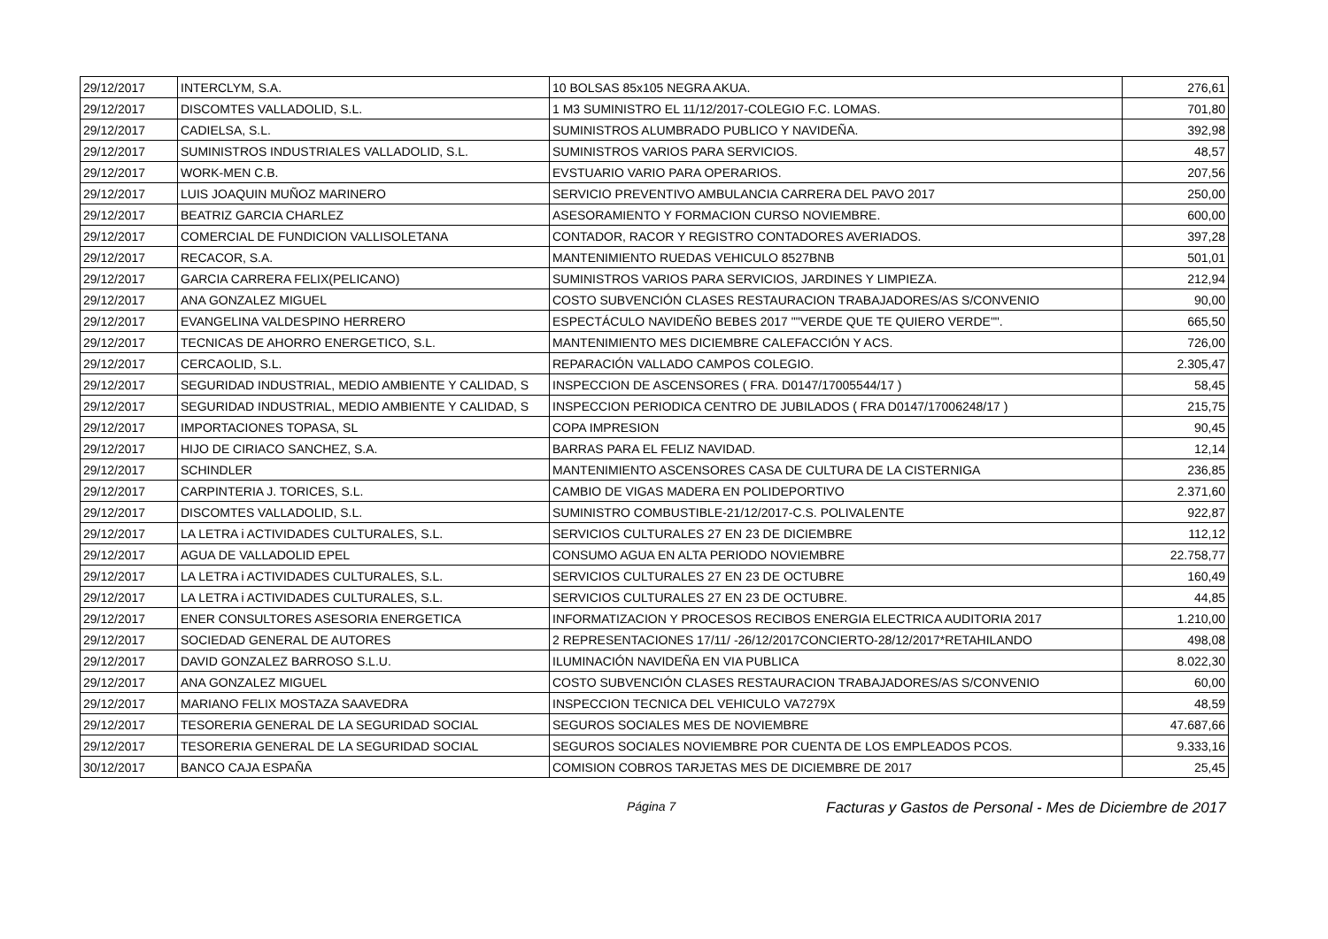| 29/12/2017 | INTERCLYM, S.A. | 10 BOLSAS 85x105 NEGRA AKUA. | 276,61 |
| 29/12/2017 | DISCOMTES VALLADOLID, S.L. | 1 M3 SUMINISTRO EL 11/12/2017-COLEGIO F.C. LOMAS. | 701,80 |
| 29/12/2017 | CADIELSA, S.L. | SUMINISTROS ALUMBRADO PUBLICO Y NAVIDEÑA. | 392,98 |
| 29/12/2017 | SUMINISTROS INDUSTRIALES VALLADOLID, S.L. | SUMINISTROS VARIOS PARA SERVICIOS. | 48,57 |
| 29/12/2017 | WORK-MEN C.B. | EVSTUARIO VARIO PARA OPERARIOS. | 207,56 |
| 29/12/2017 | LUIS JOAQUIN MUÑOZ MARINERO | SERVICIO PREVENTIVO AMBULANCIA CARRERA DEL PAVO 2017 | 250,00 |
| 29/12/2017 | BEATRIZ GARCIA CHARLEZ | ASESORAMIENTO Y FORMACION CURSO NOVIEMBRE. | 600,00 |
| 29/12/2017 | COMERCIAL DE FUNDICION VALLISOLETANA | CONTADOR, RACOR Y REGISTRO CONTADORES AVERIADOS. | 397,28 |
| 29/12/2017 | RECACOR, S.A. | MANTENIMIENTO RUEDAS VEHICULO 8527BNB | 501,01 |
| 29/12/2017 | GARCIA CARRERA FELIX(PELICANO) | SUMINISTROS VARIOS PARA SERVICIOS, JARDINES Y LIMPIEZA. | 212,94 |
| 29/12/2017 | ANA GONZALEZ MIGUEL | COSTO SUBVENCIÓN CLASES RESTAURACION TRABAJADORES/AS S/CONVENIO | 90,00 |
| 29/12/2017 | EVANGELINA VALDESPINO HERRERO | ESPECTÁCULO NAVIDEÑO BEBES 2017 ""VERDE QUE TE QUIERO VERDE"". | 665,50 |
| 29/12/2017 | TECNICAS DE AHORRO ENERGETICO, S.L. | MANTENIMIENTO MES DICIEMBRE CALEFACCIÓN Y ACS. | 726,00 |
| 29/12/2017 | CERCAOLID, S.L. | REPARACIÓN VALLADO CAMPOS COLEGIO. | 2.305,47 |
| 29/12/2017 | SEGURIDAD INDUSTRIAL, MEDIO AMBIENTE Y CALIDAD, S | INSPECCION DE ASCENSORES ( FRA. D0147/17005544/17 ) | 58,45 |
| 29/12/2017 | SEGURIDAD INDUSTRIAL, MEDIO AMBIENTE Y CALIDAD, S | INSPECCION PERIODICA CENTRO DE JUBILADOS ( FRA D0147/17006248/17 ) | 215,75 |
| 29/12/2017 | IMPORTACIONES TOPASA, SL | COPA IMPRESION | 90,45 |
| 29/12/2017 | HIJO DE CIRIACO SANCHEZ, S.A. | BARRAS PARA EL FELIZ NAVIDAD. | 12,14 |
| 29/12/2017 | SCHINDLER | MANTENIMIENTO ASCENSORES CASA DE CULTURA DE LA CISTERNIGA | 236,85 |
| 29/12/2017 | CARPINTERIA J. TORICES, S.L. | CAMBIO DE VIGAS MADERA EN POLIDEPORTIVO | 2.371,60 |
| 29/12/2017 | DISCOMTES VALLADOLID, S.L. | SUMINISTRO COMBUSTIBLE-21/12/2017-C.S. POLIVALENTE | 922,87 |
| 29/12/2017 | LA LETRA i ACTIVIDADES CULTURALES, S.L. | SERVICIOS CULTURALES 27 EN 23 DE DICIEMBRE | 112,12 |
| 29/12/2017 | AGUA DE VALLADOLID EPEL | CONSUMO AGUA EN ALTA PERIODO NOVIEMBRE | 22.758,77 |
| 29/12/2017 | LA LETRA i ACTIVIDADES CULTURALES, S.L. | SERVICIOS CULTURALES 27 EN 23 DE OCTUBRE | 160,49 |
| 29/12/2017 | LA LETRA i ACTIVIDADES CULTURALES, S.L. | SERVICIOS CULTURALES 27 EN 23 DE OCTUBRE. | 44,85 |
| 29/12/2017 | ENER CONSULTORES ASESORIA ENERGETICA | INFORMATIZACION Y PROCESOS RECIBOS ENERGIA ELECTRICA AUDITORIA 2017 | 1.210,00 |
| 29/12/2017 | SOCIEDAD GENERAL DE AUTORES | 2 REPRESENTACIONES 17/11/ -26/12/2017CONCIERTO-28/12/2017*RETAHILANDO | 498,08 |
| 29/12/2017 | DAVID GONZALEZ BARROSO S.L.U. | ILUMINACIÓN NAVIDEÑA EN VIA PUBLICA | 8.022,30 |
| 29/12/2017 | ANA GONZALEZ MIGUEL | COSTO SUBVENCIÓN CLASES RESTAURACION TRABAJADORES/AS S/CONVENIO | 60,00 |
| 29/12/2017 | MARIANO FELIX MOSTAZA SAAVEDRA | INSPECCION TECNICA DEL VEHICULO VA7279X | 48,59 |
| 29/12/2017 | TESORERIA GENERAL DE LA SEGURIDAD SOCIAL | SEGUROS SOCIALES MES DE NOVIEMBRE | 47.687,66 |
| 29/12/2017 | TESORERIA GENERAL DE LA SEGURIDAD SOCIAL | SEGUROS SOCIALES NOVIEMBRE POR CUENTA DE LOS EMPLEADOS PCOS. | 9.333,16 |
| 30/12/2017 | BANCO CAJA ESPAÑA | COMISION COBROS TARJETAS MES DE DICIEMBRE DE 2017 | 25,45 |
Página 7 Facturas y Gastos de Personal - Mes de Diciembre de 2017